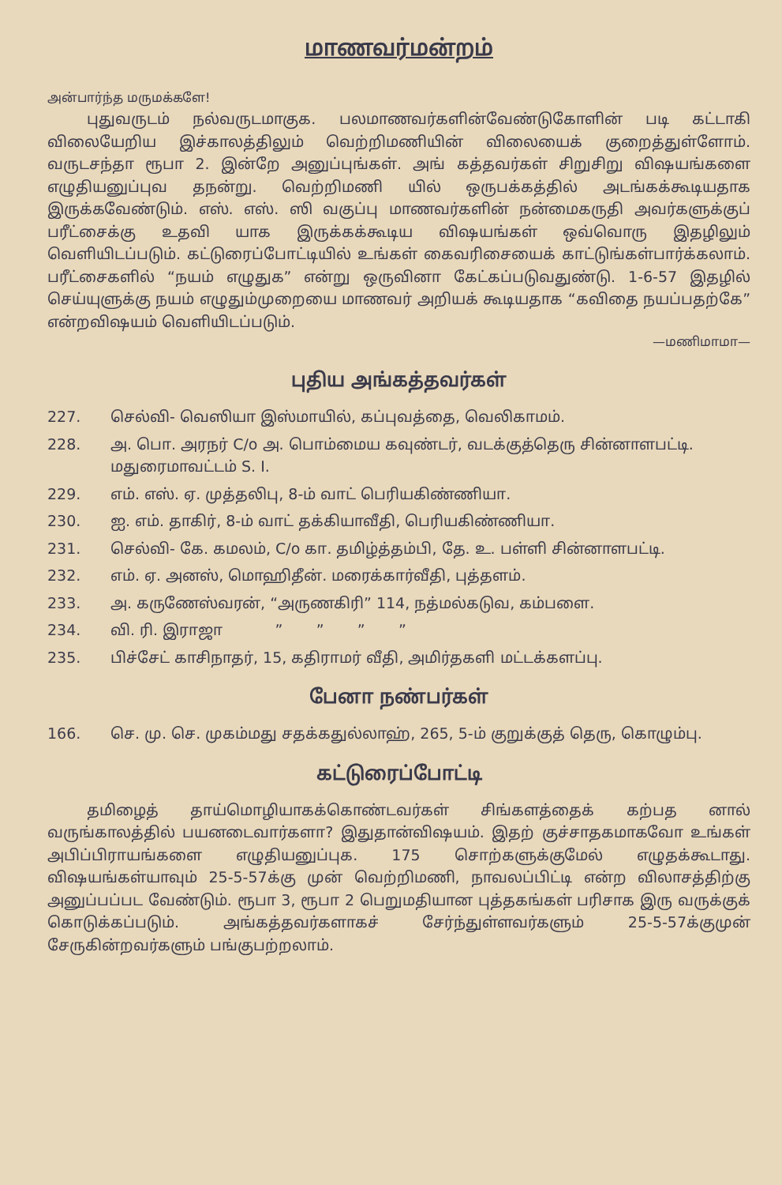மாணவர்மன்றம்
அன்பார்ந்த மருமக்களே!
புதுவருடம் நல்வருடமாகுக. பலமாணவர்களின்வேண்டுகோளின் படி கட்டாகி விலையேறிய இச்காலத்திலும் வெற்றிமணியின் விலையைக் குறைத்துள்ளோம். வருடசந்தா ரூபா 2. இன்றே அனுப்புங்கள். அங் கத்தவர்கள் சிறுசிறு விஷயங்களை எழுதியனுப்புவ தநன்று. வெற்றிமணி யில் ஒருபக்கத்தில் அடங்கக்கூடியதாக இருக்கவேண்டும். எஸ். எஸ். ஸி வகுப்பு மாணவர்களின் நன்மைகருதி அவர்களுக்குப் பரீட்சைக்கு உதவி யாக இருக்கக்கூடிய விஷயங்கள் ஒவ்வொரு இதழிலும் வெளியிடப்படும். கட்டுரைப்போட்டியில் உங்கள் கைவரிசையைக் காட்டுங்கள்பார்க்கலாம். பரீட்சைகளில் “நயம் எழுதுக” என்று ஒருவினா கேட்கப்படுவதுண்டு. 1-6-57 இதழில் செய்யுளுக்கு நயம் எழுதும்முறையை மாணவர் அறியக் கூடியதாக “கவிதை நயப்பதற்கே” என்றவிஷயம் வெளியிடப்படும்.
—மணிமாமா—
புதிய அங்கத்தவர்கள்
227. செல்வி- வெஸியா இஸ்மாயில், கப்புவத்தை, வெலிகாமம்.
228. அ. பொ. அரநர் C/o அ. பொம்மைய கவுண்டர், வடக்குத்தெரு சின்னாளபட்டி. மதுரைமாவட்டம் S. I.
229. எம். எஸ். ஏ. முத்தலிபு, 8-ம் வாட் பெரியகிண்ணியா.
230. ஐ. எம். தாகிர், 8-ம் வாட் தக்கியாவீதி, பெரியகிண்ணியா.
231. செல்வி- கே. கமலம், C/o கா. தமிழ்த்தம்பி, தே. உ. பள்ளி சின்னாளபட்டி.
232. எம். ஏ. அனஸ், மொஹிதீன். மரைக்கார்வீதி, புத்தளம்.
233. அ. கருணேஸ்வரன், “அருணகிரி” 114, நத்மல்கடுவ, கம்பளை.
234. வி. ரி. இராஜா ” ” ” ”
235. பிச்சேட் காசிநாதர், 15, கதிராமர் வீதி, அமிர்தகளி மட்டக்களப்பு.
பேனா நண்பர்கள்
166. செ. மு. செ. முகம்மது சதக்கதுல்லாஹ், 265, 5-ம் குறுக்குத் தெரு, கொழும்பு.
கட்டுரைப்போட்டி
தமிழைத் தாய்மொழியாகக்கொண்டவர்கள் சிங்களத்தைக் கற்பத னால் வருங்காலத்தில் பயனடைவார்களா? இதுதான்விஷயம். இதற் குச்சாதகமாகவோ உங்கள் அபிப்பிராயங்களை எழுதியனுப்புக. 175 சொற்களுக்குமேல் எழுதக்கூடாது. விஷயங்கள்யாவும் 25-5-57க்கு முன் வெற்றிமணி, நாவலப்பிட்டி என்ற விலாசத்திற்கு அனுப்பப்பட வேண்டும். ரூபா 3, ரூபா 2 பெறுமதியான புத்தகங்கள் பரிசாக இரு வருக்குக் கொடுக்கப்படும். அங்கத்தவர்களாகச் சேர்ந்துள்ளவர்களும் 25-5-57க்குமுன் சேருகின்றவர்களும் பங்குபற்றலாம்.